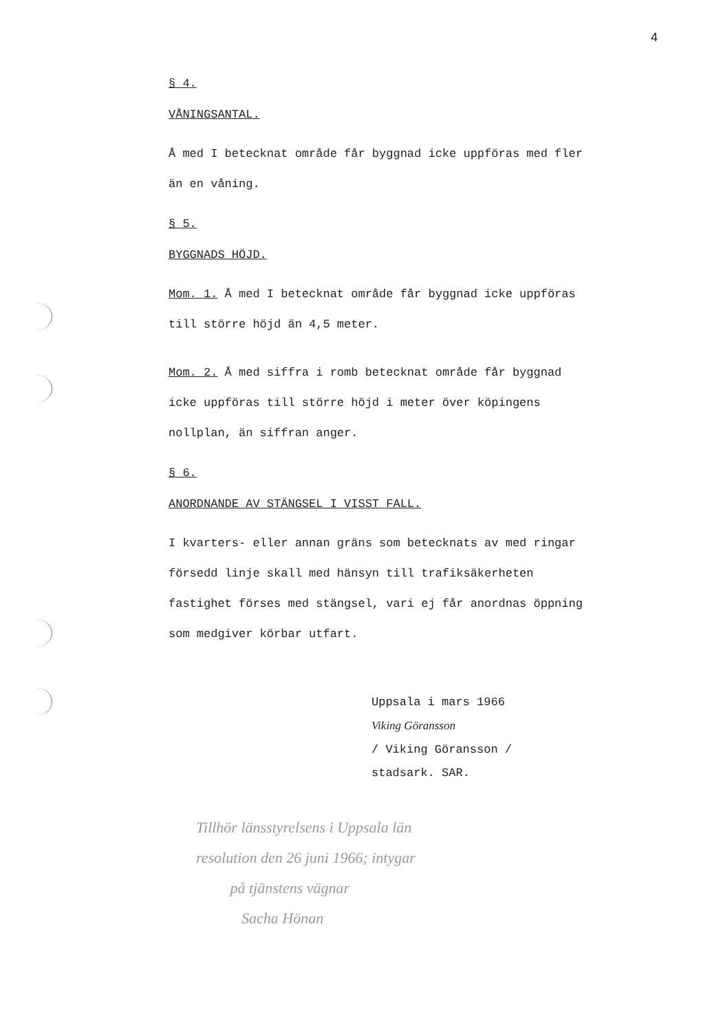4
§ 4.
VÅNINGSANTAL.
Å med I betecknat område får byggnad icke uppföras med fler än en våning.
§ 5.
BYGGNADS HÖJD.
Mom. 1. Å med I betecknat område får byggnad icke uppföras till större höjd än 4,5 meter.
Mom. 2. Å med siffra i romb betecknat område får byggnad icke uppföras till större höjd i meter över köpingens nollplan, än siffran anger.
§ 6.
ANORDNANDE AV STÄNGSEL I VISST FALL.
I kvarters- eller annan gräns som betecknats av med ringar försedd linje skall med hänsyn till trafiksäkerheten fastighet förses med stängsel, vari ej får anordnas öppning som medgiver körbar utfart.
Uppsala i mars 1966
Viking Göransson
/ Viking Göransson /
stadsark. SAR.
Tillhör länsstyrelsens i Uppsala län
resolution den 26 juni 1966; intygar
på tjänstens vägnar
Sacha Hönan